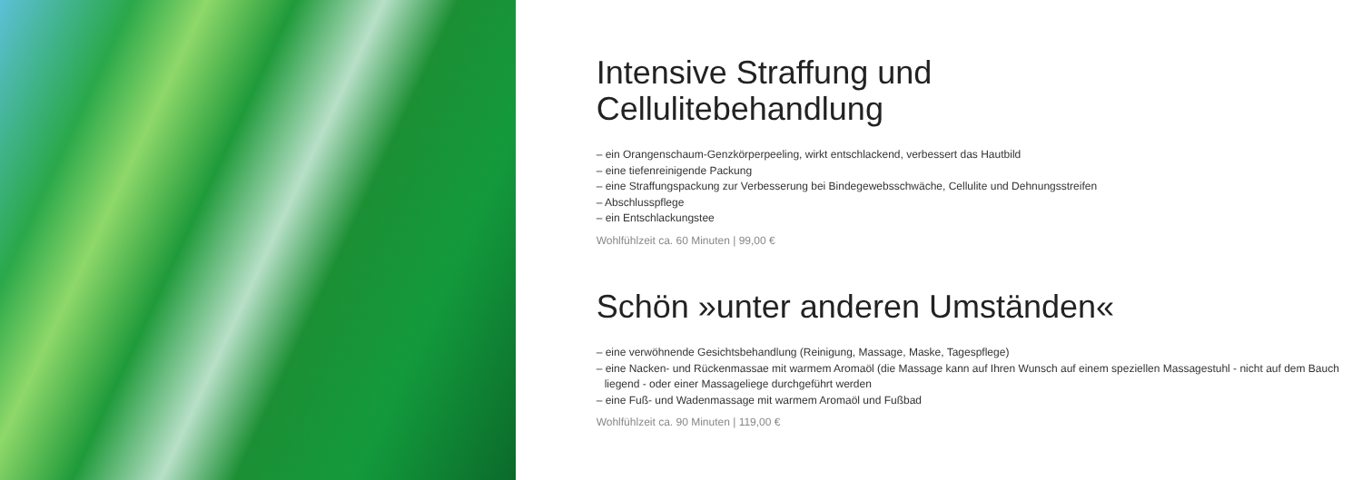Intensive Straffung und
Cellulitebehandlung
– ein Orangenschaum-Genzkörperpeeling, wirkt entschlackend, verbessert das Hautbild
– eine tiefenreinigende Packung
– eine Straffungspackung zur Verbesserung bei Bindegewebsschwäche, Cellulite und Dehnungsstreifen
– Abschlusspflege
– ein Entschlackungstee
Wohlfühlzeit ca. 60 Minuten | 99,00 €
Schön »unter anderen Umständen«
– eine verwöhnende Gesichtsbehandlung (Reinigung, Massage, Maske, Tagespflege)
– eine Nacken- und Rückenmassae mit warmem Aromaöl (die Massage kann auf Ihren Wunsch auf einem speziellen Massagestuhl - nicht auf dem Bauch liegend - oder einer Massageliege durchgeführt werden
– eine Fuß- und Wadenmassage mit warmem Aromaöl und Fußbad
Wohlfühlzeit ca. 90 Minuten | 119,00 €